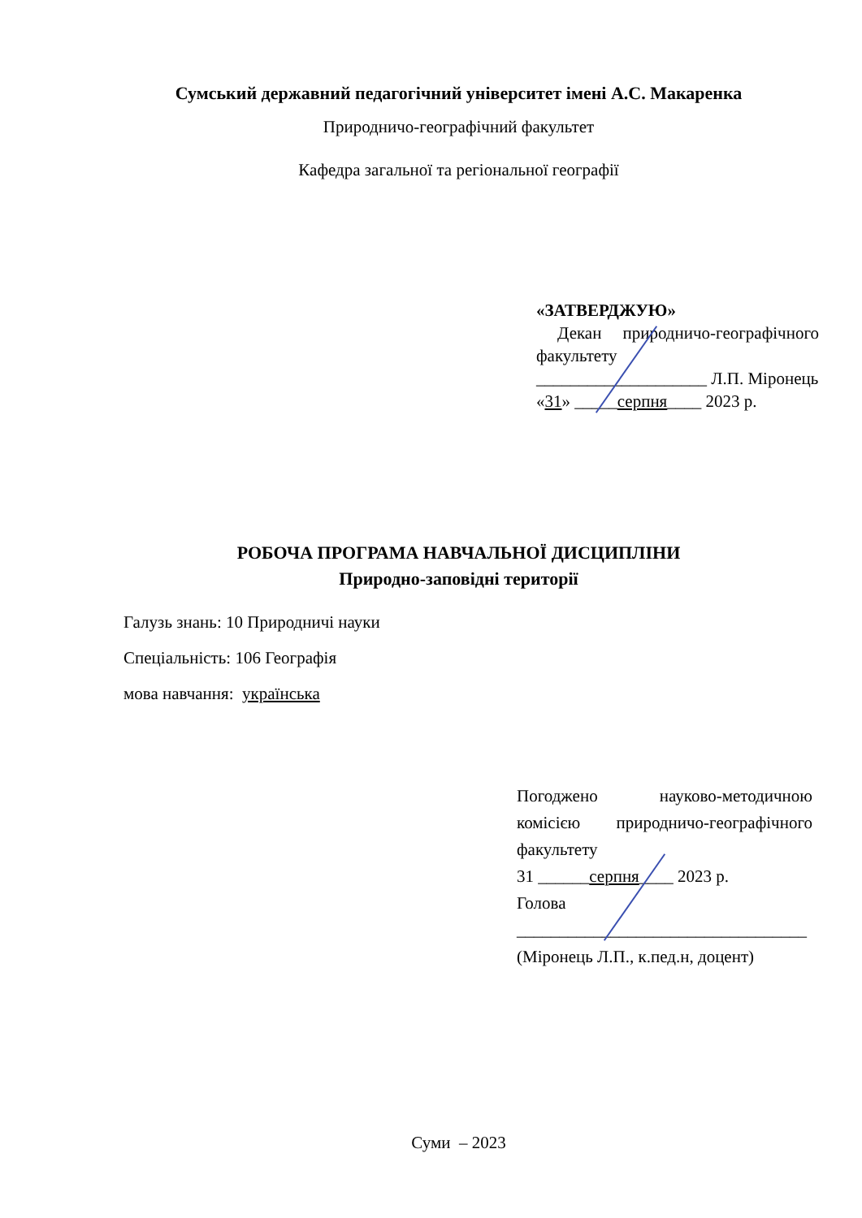Сумський державний педагогічний університет імені А.С. Макаренка
Природничо-географічний факультет
Кафедра загальної та регіональної географії
«ЗАТВЕРДЖУЮ»
Декан природничо-географічного факультету
____________________ Л.П. Міронець
«31» _____серпня____ 2023 р.
РОБОЧА ПРОГРАМА НАВЧАЛЬНОЇ ДИСЦИПЛІНИ
Природно-заповідні території
Галузь знань: 10 Природничі науки
Спеціальність: 106 Географія
мова навчання: українська
Погоджено науково-методичною комісією природничо-географічного факультету
31 ______серпня____ 2023 р.
Голова
__________________________________
(Міронець Л.П., к.пед.н, доцент)
Суми – 2023